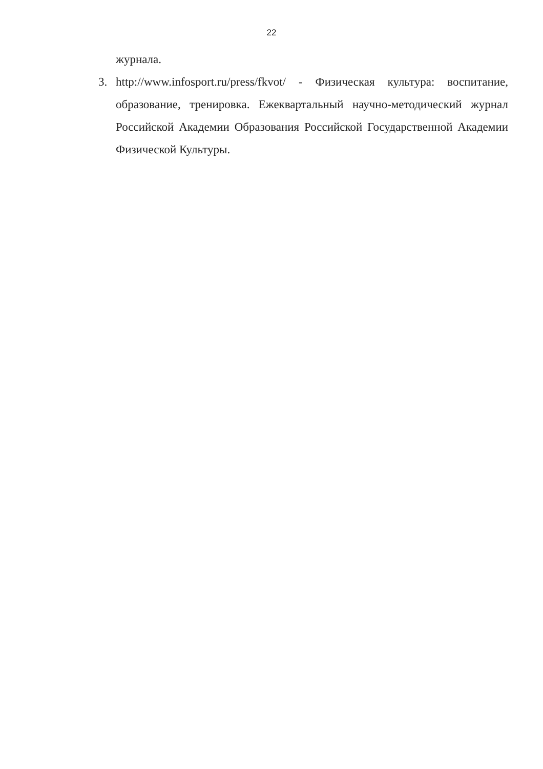22
журнала.
3. http://www.infosport.ru/press/fkvot/ - Физическая культура: воспитание, образование, тренировка. Ежеквартальный научно-методический журнал Российской Академии Образования Российской Государственной Академии Физической Культуры.